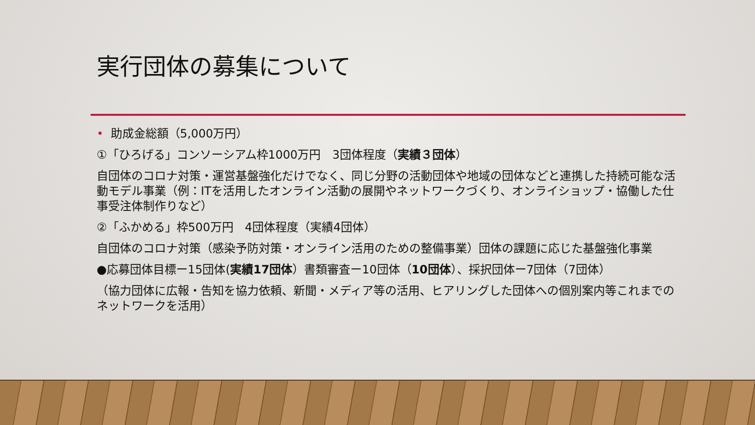実行団体の募集について
• 助成金総額（5,000万円）
①「ひろげる」コンソーシアム枠1000万円　3団体程度（実績３団体）
自団体のコロナ対策・運営基盤強化だけでなく、同じ分野の活動団体や地域の団体などと連携した持続可能な活動モデル事業（例：ITを活用したオンライン活動の展開やネットワークづくり、オンライショップ・協働した仕事受注体制作りなど）
②「ふかめる」枠500万円　4団体程度（実績4団体）
自団体のコロナ対策（感染予防対策・オンライン活用のための整備事業）団体の課題に応じた基盤強化事業
●応募団体目標ー15団体(実績17団体）書類審査ー10団体（10団体）、採択団体ー7団体（7団体）
（協力団体に広報・告知を協力依頼、新聞・メディア等の活用、ヒアリングした団体への個別案内等これまでのネットワークを活用）